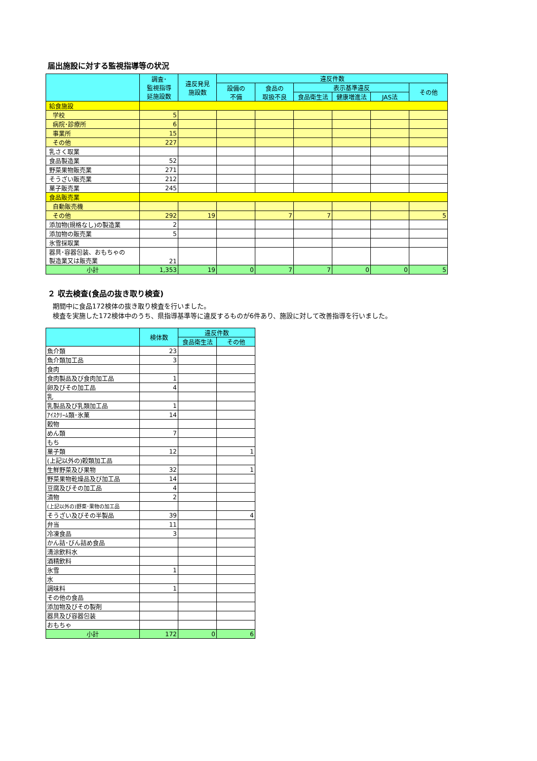届出施設に対する監視指導等の状況
| | 調査･ 監視指導 延施設数 | 違反発見 施設数 | 違反件数 | | | | | |
| --- | --- | --- | --- | --- | --- | --- | --- | --- |
| | | | 設備の 不備 | 食品の 取扱不良 | 表示基準違反 | | | その他 |
| | | | | | 食品衛生法 | 健康増進法 | JAS法 | |
| 給食施設 | | | | | | | | |
| 学校 | 5 | | | | | | | |
| 病院･診療所 | 6 | | | | | | | |
| 事業所 | 15 | | | | | | | |
| その他 | 227 | | | | | | | |
| 乳さく取業 | | | | | | | | |
| 食品製造業 | 52 | | | | | | | |
| 野菜果物販売業 | 271 | | | | | | | |
| そうざい販売業 | 212 | | | | | | | |
| 菓子販売業 | 245 | | | | | | | |
| 食品販売業 | | | | | | | | |
| 自動販売機 | | | | | | | | |
| その他 | 292 | 19 | | 7 | 7 | | | 5 |
| 添加物(規格なし)の製造業 | 2 | | | | | | | |
| 添加物の販売業 | 5 | | | | | | | |
| 氷雪採取業 | | | | | | | | |
| 器具･容器包装、おもちゃの 製造業又は販売業 | 21 | | | | | | | |
| 小計 | 1,353 | 19 | 0 | 7 | 7 | 0 | 0 | 5 |
２ 収去検査(食品の抜き取り検査)
期間中に食品172検体の抜き取り検査を行いました。
検査を実施した172検体中のうち、県指導基準等に違反するものが6件あり、施設に対して改善指導を行いました。
| | 検体数 | 違反件数 | |
| --- | --- | --- | --- |
| | | 食品衛生法 | その他 |
| 魚介類 | 23 | | |
| 魚介類加工品 | 3 | | |
| 食肉 | | | |
| 食肉製品及び食肉加工品 | 1 | | |
| 卵及びその加工品 | 4 | | |
| 乳 | | | |
| 乳製品及び乳類加工品 | 1 | | |
| ｱｲｽｸﾘｰﾑ類･氷菓 | 14 | | |
| 穀物 | | | |
| めん類 | 7 | | |
| もち | | | |
| 菓子類 | 12 | | 1 |
| (上記以外の)穀類加工品 | | | |
| 生鮮野菜及び果物 | 32 | | 1 |
| 野菜果物乾燥品及び加工品 | 14 | | |
| 豆腐及びその加工品 | 4 | | |
| 漬物 | 2 | | |
| (上記以外の)野菜･果物の加工品 | | | |
| そうざい及びその半製品 | 39 | | 4 |
| 弁当 | 11 | | |
| 冷凍食品 | 3 | | |
| かん詰･びん詰め食品 | | | |
| 清涼飲料水 | | | |
| 酒精飲料 | | | |
| 氷雪 | 1 | | |
| 水 | | | |
| 調味料 | 1 | | |
| その他の食品 | | | |
| 添加物及びその製剤 | | | |
| 器具及び容器包装 | | | |
| おもちゃ | | | |
| 小計 | 172 | 0 | 6 |